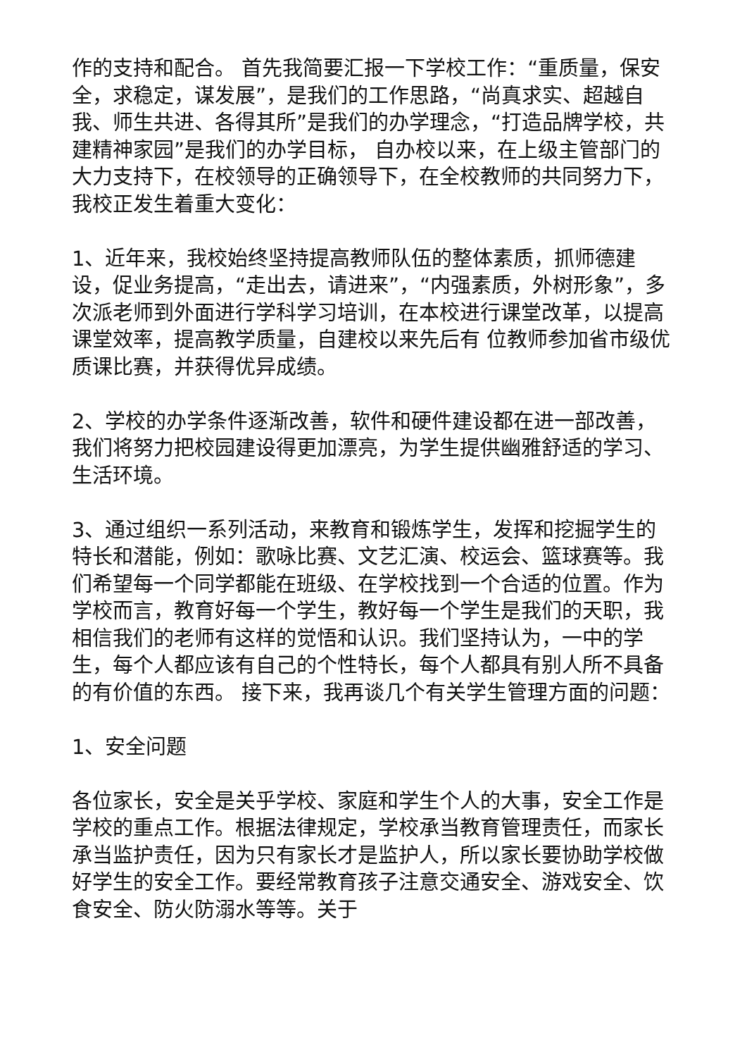作的支持和配合。 首先我简要汇报一下学校工作：“重质量，保安全，求稳定，谋发展”，是我们的工作思路，“尚真求实、超越自我、师生共进、各得其所”是我们的办学理念，“打造品牌学校，共建精神家园”是我们的办学目标， 自办校以来，在上级主管部门的大力支持下，在校领导的正确领导下，在全校教师的共同努力下，我校正发生着重大变化：
1、近年来，我校始终坚持提高教师队伍的整体素质，抓师德建设，促业务提高，“走出去，请进来”，“内强素质，外树形象”，多次派老师到外面进行学科学习培训，在本校进行课堂改革，以提高课堂效率，提高教学质量，自建校以来先后有 位教师参加省市级优质课比赛，并获得优异成绩。
2、学校的办学条件逐渐改善，软件和硬件建设都在进一部改善，我们将努力把校园建设得更加漂亮，为学生提供幽雅舒适的学习、生活环境。
3、通过组织一系列活动，来教育和锻炼学生，发挥和挖掘学生的特长和潜能，例如：歌咏比赛、文艺汇演、校运会、篮球赛等。我们希望每一个同学都能在班级、在学校找到一个合适的位置。作为学校而言，教育好每一个学生，教好每一个学生是我们的天职，我相信我们的老师有这样的觉悟和认识。我们坚持认为，一中的学生，每个人都应该有自己的个性特长，每个人都具有别人所不具备的有价值的东西。 接下来，我再谈几个有关学生管理方面的问题：
1、安全问题
各位家长，安全是关乎学校、家庭和学生个人的大事，安全工作是学校的重点工作。根据法律规定，学校承当教育管理责任，而家长承当监护责任，因为只有家长才是监护人，所以家长要协助学校做好学生的安全工作。要经常教育孩子注意交通安全、游戏安全、饮食安全、防火防溺水等等。关于